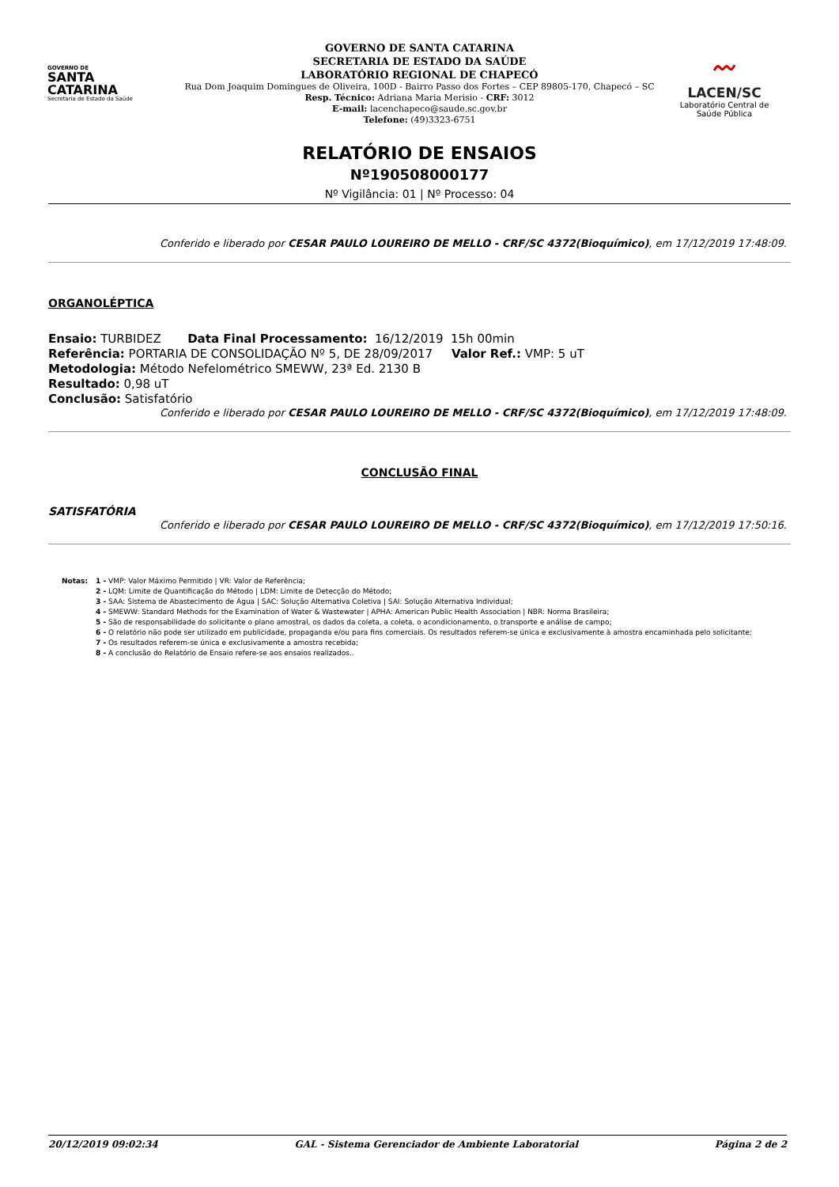GOVERNO DE
SANTA
CATARINA
Secretaria de Estado da Saúde
GOVERNO DE SANTA CATARINA
SECRETARIA DE ESTADO DA SAÚDE
LABORATÓRIO REGIONAL DE CHAPECÓ
Rua Dom Joaquim Domingues de Oliveira, 100D - Bairro Passo dos Fortes – CEP 89805-170, Chapecó – SC
Resp. Técnico: Adriana Maria Merisio - CRF: 3012
E-mail: lacenchapeco@saude.sc.gov.br
Telefone: (49)3323-6751
〰
LACEN/SC
Laboratório Central de
Saúde Pública
RELATÓRIO DE ENSAIOS
Nº190508000177
Nº Vigilância: 01 | Nº Processo: 04
Conferido e liberado por CESAR PAULO LOUREIRO DE MELLO - CRF/SC 4372(Bioquímico), em 17/12/2019 17:48:09.
ORGANOLÉPTICA
Ensaio: TURBIDEZ Data Final Processamento: 16/12/2019 15h 00min
Referência: PORTARIA DE CONSOLIDAÇÃO Nº 5, DE 28/09/2017 Valor Ref.: VMP: 5 uT
Metodologia: Método Nefelométrico SMEWW, 23ª Ed. 2130 B
Resultado: 0,98 uT
Conclusão: Satisfatório
Conferido e liberado por CESAR PAULO LOUREIRO DE MELLO - CRF/SC 4372(Bioquímico), em 17/12/2019 17:48:09.
CONCLUSÃO FINAL
SATISFATÓRIA
Conferido e liberado por CESAR PAULO LOUREIRO DE MELLO - CRF/SC 4372(Bioquímico), em 17/12/2019 17:50:16.
Notas: 1 - VMP: Valor Máximo Permitido | VR: Valor de Referência;
2 - LQM: Limite de Quantificação do Método | LDM: Limite de Detecção do Método;
3 - SAA: Sistema de Abastecimento de Água | SAC: Solução Alternativa Coletiva | SAI: Solução Alternativa Individual;
4 - SMEWW: Standard Methods for the Examination of Water & Wastewater | APHA: American Public Health Association | NBR: Norma Brasileira;
5 - São de responsabilidade do solicitante o plano amostral, os dados da coleta, a coleta, o acondicionamento, o transporte e análise de campo;
6 - O relatório não pode ser utilizado em publicidade, propaganda e/ou para fins comerciais. Os resultados referem-se única e exclusivamente à amostra encaminhada pelo solicitante;
7 - Os resultados referem-se única e exclusivamente a amostra recebida;
8 - A conclusão do Relatório de Ensaio refere-se aos ensaios realizados..
20/12/2019 09:02:34 GAL - Sistema Gerenciador de Ambiente Laboratorial Página 2 de 2